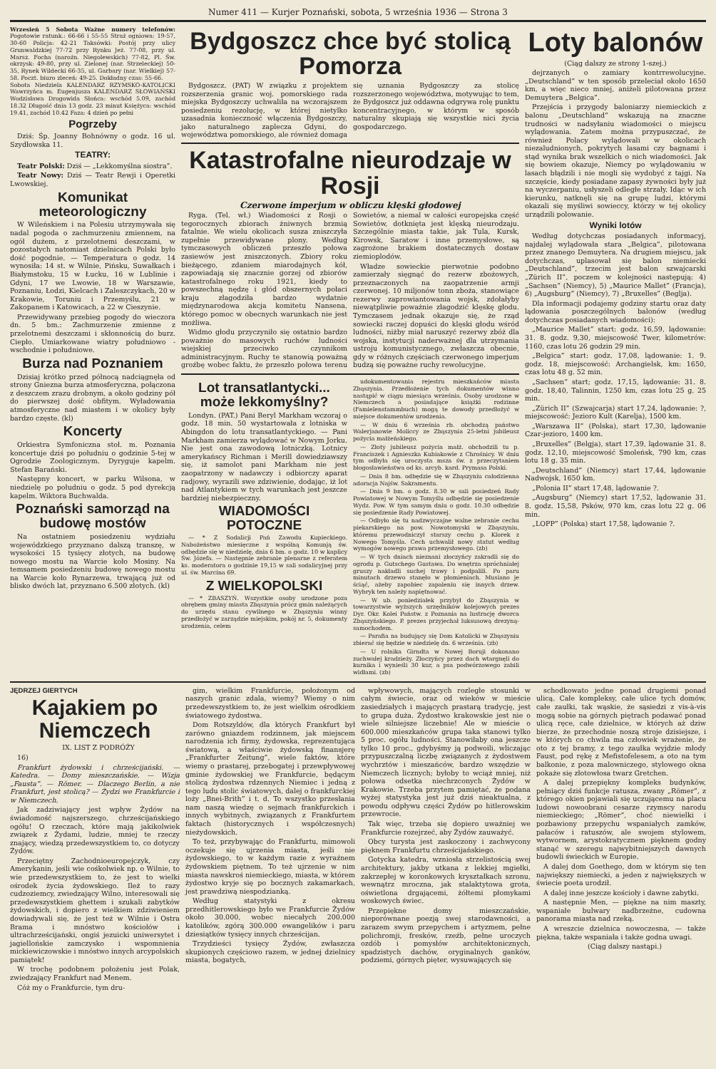Numer 411 — Kurjer Poznański, sobota, 5 września 1936 — Strona 3
Wrzesień 5 Sobota Ważne numery telefonów: Pogotowie ratunk.: 66-66 i 55-55 Straż ogniowa: 19-57, 30-60 Policja: 42-21 Taksówki: Postój przy ulicy Grunwaldzkiej 77-72 przy Rynku Jeż. 77-08, przy ul. Marsz. Focha (narożn. Niegolewskich) 77-82, Pl. Św. okrzysk: 49-80, przy ul. Zielonej (nar. Strzeleckiej) 50-35, Rynek Wildecki 66-35, ul. Garbary (nar. Wielkiej) 57-58. Poczt. biuro zleceń: 49-25. Dokładny czas: 55-66.
Sobota Niedziela KALENDARZ RZYMSKO-KATOLICKI Wawrzyńca m. Eugenjusza KALENDARZ SŁOWIAŃSKI Wodzisława Drogowida Słońca: wschód 5.09, zachód 18.32 Długość dnia 13 godz. 23 minut Księżyca: wschód 19.41, zachód 10.42 Faza: 4 dzień po pełni
Pogrzeby
Dziś: Śp. Joanny Bohnówny o godz. 16 ul. Szydłowska 11.
TEATRY:
Teatr Polski: Dziś — „Lekkomyślna siostra”.
Teatr Nowy: Dziś — Teatr Rewji i Operetki Lwowskiej.
Komunikat meteorologiczny
W Wileńskiem i na Polesiu utrzymywała się nadal pogoda o zachmurzeniu zmiennem, na ogół dużem, z przelotnemi deszczami, w pozostałych natomiast dzielnicach Polski było dość pogodnie. — Temperatura o godz. 14 wynosiła: 14 st. w Wilnie, Pińsku, Suwałkach i Białymstoku, 15 w Łucku, 16 w Lublinie i Gdyni, 17 we Lwowie, 18 w Warszawie, Poznaniu, Łodzi, Kielcach i Zaleszczykach, 20 w Krakowie, Toruniu i Przemyślu, 21 w Zakopanem i Katowicach, a 22 w Cieszynie.
Przewidywany przebieg pogody do wieczora dn. 5 bm.: Zachmurzenie zmienne z przelotnemi deszczami i skłonnością do burz. Ciepło. Umiarkowane wiatry południowo - wschodnie i południowe.
Burza nad Poznaniem
Dzisiaj krótko przed północą nadciągnęła od strony Gniezna burza atmosferyczna, połączona z deszczem zrazu drobnym, a około godziny pół do pierwszej dość obfitym. Wyładowania atmosferyczne nad miastem i w okolicy były bardzo częste. (kl)
Koncerty
Orkiestra Symfoniczna stoł. m. Poznania koncertuje dziś po południu o godzinie 5-tej w Ogrodzie Zoologicznym. Dyryguje kapelm. Stefan Barański.
Następny koncert, w parku Wilsona, w niedzielę po południu o godz. 5 pod dyrekcją kapelm. Wiktora Buchwalda.
Poznański samorząd na budowę mostów
Na ostatniem posiedzeniu wydziału wojewódzkiego przyznano dalszą transzę, w wysokości 15 tysięcy złotych, na budowę nowego mostu na Warcie koło Mosiny. Na temsamem posiedzeniu budowę nowego mostu na Warcie koło Rynarzewa, trwającą już od blisko dwóch lat, przyznano 6.500 złotych. (kl)
Bydgoszcz chce być stolicą Pomorza
Bydgoszcz. (PAT) W związku z projektem rozszerzenia granic woj. pomorskiego rada miejska Bydgoszczy uchwaliła na wczorajszem posiedzeniu rezolucję, w której nietylko uzasadnia konieczność włączenia Bydgoszczy, jako naturalnego zaplecza Gdyni, do województwa pomorskiego, ale również domaga się uznania Bydgoszczy za stolicę rozszerzonego województwa, motywując to tem, że Bydgoszcz już oddawna odgrywa rolę punktu koncentracyjnego, w którym w sposób naturalny skupiają się wszystkie nici życia gospodarczego.
Katastrofalne nieurodzaje w Rosji
Czerwone imperjum w obliczu klęski głodowej
Ryga. (Tel. wł.) Wiadomości z Rosji o tegorocznych zbiorach żniwnych brzmią fatalnie. We wielu okolicach susza zniszczyła zupełnie przewidywane plony. Według tymczasowych obliczeń przeszło połowa zasiewów jest zniszczonych. Zbiory roku bieżącego, zdaniem miarodajnych kół, zapowiadają się znacznie gorzej od zbiorów katastrofalnego roku 1921, kiedy to powszechną nędzę i głód obszernych połaci kraju złagodziła bardzo wydatnie międzynarodowa akcja komitetu Nansena, którego pomoc w obecnych warunkach nie jest możliwa.
Widmo głodu przyczyniło się ostatnio bardzo poważnie do masowych ruchów ludności wiejskiej przeciwko czynnikom administracyjnym. Ruchy te stanowią poważną groźbę wobec faktu, że przeszło połowa terenu Sowietów, a niemal w całości europejska część Sowietów, dotknięta jest klęską nieurodzaju. Szczególnie miasta takie, jak Tula, Kursk, Kirowsk, Saratow i inne przemysłowe, są zagrożone brakiem dostatecznych dostaw ziemioplodów.
Władze sowieckie pierwotnie podobno zamierzały sięgnąć do rezerw zbożowych, przeznaczonych na zaopatrzenie armji czerwonej. 10 miljonów tonn zboża, stanowiące rezerwy zaprowiantowania wojsk, zdołałyby niewątpliwie poważnie złagodzić klęskę głodu. Tymczasem jednak okazuje się, że rząd sowiecki raczej dopuści do klęski głodu wśród ludności, niżby miał naruszyć rezerwy zbóż dla wojska, instytucji naderważnej dla utrzymania ustroju komunistycznego, zwłaszcza obecnie, gdy w różnych częściach czerwonego imperjum budzą się poważne ruchy rewolucyjne.
Lot transatlantycki... może lekkomyślny?
Londyn. (PAT.) Pani Beryl Markham wczoraj o godz. 18 min. 50 wystartowała z lotniska w Abingdon do lotu transatlantyckiego. — Pani Markham zamierza wylądować w Nowym Jorku. Nie jest ona zawodową lotniczką. Lotnicy amerykańscy Richman i Merill dowiedziawszy się, iż samolot pani Markham nie jest zaopatrzony w nadawczy i odbiorczy aparat radjowy, wyrazili swe zdziwienie, dodając, iż lot nad Atlantykiem w tych warunkach jest jeszcze bardziej niebezpieczny.
WIADOMOŚCI POTOCZNE
— * Z Sodalicji Pań Zawodu Kupieckiego. Nabożeństwo miesięczne z wspólną Komunją św. odbędzie się w niedzielę, dnia 6 bm. o godz. 10 w kaplicy Św. Józefa. — Następnie zebranie plenarne z referatem ks. moderatora o godzinie 19,15 w sali sodalicyjnej przy ul. św. Marcina 69.
Z WIELKOPOLSKI
— * ZBASZYŃ. Wszystkie osoby urodzone poza obrębem gminy miasta Zbąszynia prócz gmin należących do urzędu stanu cywilnego w Zbąszyniu winny przedłożyć w zarządzie miejskim, pokój nr. 5, dokumenty urodzenia, celem
udokumentowania rejestru mieszkańców miasta Zbąszynia. Przedłożenie tych dokumentów winno nastąpić w ciągu miesiąca września. Osoby urodzone w Niemczech a posiadające książki rodzinne (Famielenstammbuch) mogą te dowody przedłożyć w miejsce dokumentów urodzenia.
— W dniu 6 września rb. obchodzą państwo Walerjanowie Moliccy ze Zbąszynia 25-letni jubileusz pożycia małżeńskiego.
— Złoty jubileusz pożycia małż. obchodzili tu p. Franciszek i Agnieszka Kubiakowie z Chrośnicy. W dniu tym odbyła się uroczysta msza św. z przeczytaniem błogosławieństwa od ks. arcyb. kard. Prymasa Polski.
— Dnia 8 bm. odbędzie się w Zbąszyniu całodzienna adoracja Najśw. Sakramentu.
— Dnia 9 bm. o godz. 8.30 w sali posiedzeń Rady Powiatowej w Nowym Tomyślu odbędzie się posiedzenie Wydz. Pow. W tym samym dniu o godz. 10.30 odbędzie się posiedzenie Rady Powiatowej.
— Odbyło się tu nadzwyczajne walne zebranie cechu piekarskiego na pow. Nowotomyski w Zbąszyniu, któremu przewodniczył starszy cechu p. Klorek z Nowego Tomyśla. Cech uchwalił nowy statut według wymogów nowego prawa przemysłowego. (zb)
— W tych dniach nieznani złoczyńcy zakradli się do ogrodu p. Gutschego Gustawa. Do wnętrza spróchniałej gruszy nakładli suchej trawy i podpalili. Po paru minutach drzewo stanęło w płomieniach. Musiano je ściąć, ażeby zapobiec zapaleniu się innych drzew. Wybryk ten należy napiętnować.
— W ub. poniedziałek przybył do Zbąszynia w towarzystwie wyższych urzędników kolejowych prezes Dyr. Okr. Kolei Państw. z Poznania na lustrację dworca Zbąszyńskiego. P. prezes przyjechał luksusową drezyną-samochodem.
— Parafia na budujący się Dom Katolicki w Zbąszyniu zbierać się będzie w niedzielę dn. 6 września. (zb)
— U rolnika Girndta w Nowej Boruji dokonano zuchwałej kradzieży. Złoczyńcy przez dach wtargnęli do kurnika i wynieśli 30 kur, a psa podwórzowego zabili widłami. (zb)
Loty balonów
(Ciąg dalszy ze strony 1-szej.)
dejrzanych o zamiary kontrrewolucyjne. „Deutschland” w ten sposób przeleciał około 1650 km, a więc nieco mniej, aniżeli pilotowana przez Demuytera „Belgica”.
Przejścia i przygody baloniarzy niemieckich z balonu „Deutschland” wskazują na znaczne trudności w nadsyłaniu wiadomości o miejscu wylądowania. Zatem można przypuszczać, że również Polacy wylądowali w okolicach niezaludnionych, pokrytych lasami czy bagnami i stąd wynika brak wszelkich o nich wiadomości. Jak się bowiem okazuje, Niemcy po wylądowaniu w lasach błądzili i nie mogli się wydobyć z tajgi. Na szczęście, kiedy posiadane zapasy żywności były już na wyczerpaniu, usłyszeli odległe strzały. Idąc w ich kierunku, natknęli się na grupę ludzi, którymi okazali się myśliwi sowieccy, którzy w tej okolicy urządzili polowanie.
Wyniki lotów
Według dotychczas posiadanych informacyj, najdalej wylądowała stara „Belgica”, pilotowana przez znanego Demuytera. Na drugiem miejscu, jak dotychczas, uplasował się balon niemiecki „Deutschland”, trzecim jest balon szwajcarski „Zürich II”, poczem w kolejności następują: 4) „Sachsen” (Niemcy), 5) „Maurice Mallet” (Francja), 6) „Augsburg” (Niemcy), 7) „Bruxelles” (Beglja).
Dla informacji podajemy godziny startu oraz daty lądowania poszczególnych balonów (według dotychczas posiadanych wiadomości):
„Maurice Mallet” start: godz. 16,59, lądowanie: 31. 8. godz. 9,30, miejscowość Twer, kilometrów: 1160, czas lotu 26 godzin 29 min.
„Belgica” start: godz. 17,08, lądowanie: 1. 9. godz. 18, miejscowość: Archangielsk, km: 1650, czas lotu 48 g. 52 min.
„Sachsen” start; godz. 17,15, lądowanie: 31. 8. godz. 18,40, Talinnin, 1250 km, czas lotu 25 g. 25 min.
„Zürich II” (Szwajcarja) start 17,24, lądowanie: ?, miejscowość: Jezioro Kult (Karelja), 1500 km.
„Warszawa II” (Polska), start 17,30, lądowanie Czar-jezioro, 1400 km.
„Bruxelles” (Belgja), start 17,39, lądowanie 31. 8. godz. 12,10, miejscowość Smoleńsk, 790 km, czas lotu 18 g. 35 min.
„Deutschland” (Niemcy) start 17,44, lądowanie Nadwojsk, 1650 km.
„Polonia II” start 17,48, lądowanie ?.
„Augsburg” (Niemcy) start 17,52, lądowanie 31. 8. godz. 15,58, Psków, 970 km, czas lotu 22 g. 06 min.
„LOPP” (Polska) start 17,58, lądowanie ?.
JĘDRZEJ GIERTYCH
Kajakiem po Niemczech
IX. LIST Z PODRÓŻY
16)
Frankfurt żydowski i chrześcijański. — Katedra. — Domy mieszczańskie. — Wizja „Fausta”. — Römer. — Dlaczego Berlin, a nie Frankfurt, jest stolicą? — Żydzi we Frankfurcie i w Niemczech.
Jak zadziwiający jest wpływ Żydów na świadomość najszerszego, chrześcijańskiego ogółu! O rzeczach, które mają jakikolwiek związek z Żydami, ludzie, mniej te rzeczy znający, wiedzą przedewszystkiem to, co dotyczy Żydów.
Przeciętny Zachodnioeuropejczyk, czy Amerykanin, jeśli wie cośkolwiek np. o Wilnie, to wie przedewszystkiem to, że jest to wielki ośrodek życia żydowskiego. Ileż to razy cudzoziemcy, zwiedzający Wilno, interesowali się przedewszystkiem ghettem i szukali zabytków żydowskich, i dopiero z wielkiem zdziwieniem dowiadywali się, że jest też w Wilnie i Ostra Brama i mnóstwo kościołów i ultrachrześcijański, ongiś jezuicki uniwersytet i jagiellońskie zamczysko i wspomnienia mickiewiczowskie i mnóstwo innych arcypolskich pamiątek!
W trochę podobnem położeniu jest Polak, zwiedzający Frankfurt nad Menem.
Cóż my o Frankfurcie, tym dru-
gim, wielkim Frankfurcie, położonym od naszych granic zdala, wiemy? Wiemy o nim przedewszystkiem to, że jest wielkim ośrodkiem światowego żydostwa.
Dom Rotszyldów, dla których Frankfurt był zarówno gniazdem rodzinnem, jak miejscem narodzenia ich firmy, żydowska, reprezentująca światową, a właściwie żydowską finansjerę „Frankfurter Zeitung”, wiele faktów, które wiemy o prastarej, przebogatej i przewpływowej gminie żydowskiej we Frankfurcie, będącym stolicą żydostwa rdzennych Niemiec i jedną z tego ludu stolic światowych, dalej o frankfurckiej loży „Bnei-Brith” i t. d. To wszystko przesłania nam naszą wiedzę o sejmach frankfurckich i innych wybitnych, związanych z Frankfurtem faktach (historycznych i współczesnych) nieżydowskich.
To też, przybywając do Frankfurtu, mimowoli oczekuje się ujrzenia miasta, jeśli nie żydowskiego, to w każdym razie z wyraźnem żydowskiem piętnem. To też ujrzenie w nim miasta nawskroś niemieckiego, miasta, w którem żydostwo kryje się po bocznych zakamarkach, jest prawdziwą niespodzianką.
Według statystyki z okresu przedhitlerowskiego było we Frankfurcie Żydów około 30.000, wobec niecałych 200.000 katolików, zgórą 300.000 ewangelików i paru dziesiątków tysięcy innych chrześcijan.
Trzydzieści tysięcy Żydów, zwłaszcza skupionych częściowo razem, w jednej dzielnicy miasta, bogatych,
wpływowych, mających rozległe stosunki w całym świecie, oraz od wieków w mieście zasiedziałych i mających prastarą tradycję, jest to grupa duża. Żydostwo krakowskie jest nie o wiele silniejsze liczebnie! Ale w mieście o 600.000 mieszkańców grupa taka stanowi tylko 5 proc. ogółu ludności. Stanowiłaby ona jeszcze tylko 10 proc., gdybyśmy ją podwoili, wliczając przypuszczalną liczbę związanych z żydostwem wychrztów i mieszańców, bardzo wszędzie w Niemczech licznych; byłoby to wciąż mniej, niż połowa odsetka niechrzconych Żydów w Krakowie. Trzeba przytem pamiętać, że podana wyżej statystyka jest już dziś nieaktualna, z powodu odpływu części Żydów po hitlerowskim przewrocie.
Tak więc, trzeba się dopiero uważniej we Frankfurcie rozejrzeć, aby Żydów zauważyć.
Obcy turysta jest zaskoczony i zachwycony pięknem Frankfurtu chrześcijańskiego.
Gotycka katedra, wzniosła strzelistością swej architektury, jakby utkana z lekkiej mgiełki, zakrzepłej w koronkowych kryształkach szronu, wewnątrz mroczna, jak stalaktytowa grota, oświetlona drgającemi, żółtemi płomykami woskowych świec.
Przepiękne domy mieszczańskie, nieporównane poezją swej starodawności, a zarazem swym przepychem i artyzmem, pełne polichromji, fresków, rzeźb, pełne uroczych ozdób i pomysłów architektonicznych, spadzistych dachów, oryginalnych ganków, podziemi, górnych pięter, wysuwających się
schodkowato jedne ponad drugiemi ponad ulicą. Całe kompleksy, całe ulice tych domów, całe zaułki, tak wąskie, że sąsiedzi z vis-à-vis mogą sobie na górnych piętrach podawać ponad ulicą ręce, całe dzielnice, w których aż dziw bierze, że przechodnie noszą stroje dzisiejsze, i w których co chwila ma człowiek wrażenie, że oto z tej bramy, z tego zaułka wyjdzie młody Faust, pod rękę z Mefistofelesem, a oto na tym balkonie, z poza malowniczego, stylowego okna pokaże się złotowłosa twarz Gretchen.
A dalej przepiękny kompleks budynków, pełniący dziś funkcje ratusza, zwany „Römer”, z którego okien pojawiali się uczującemu na placu ludowi nowoobrani cesarze rzymscy narodu niemieckiego; „Römer”, choć niewielki i pozbawiony przepychu wspaniałych zamków, pałaców i ratuszów, ale swojem stylowem, wytwornem, arystokratycznem pięknem godny stanąć w szeregu najwybitniejszych dawnych budowli świeckich w Europie.
A dalej dom Goethego, dom w którym się ten największy niemiecki, a jeden z największych w świecie poeta urodził.
A dalej inne jeszcze kościoły i dawne zabytki.
A następnie Men, — piękne na nim maszty, wspaniałe bulwary nadbrzeżne, cudowna panorama miasta nad rzeką.
A wreszcie dzielnica nowoczesna, — także piękna, także wspaniała i także godna uwagi.
(Ciąg dalszy nastąpi.)